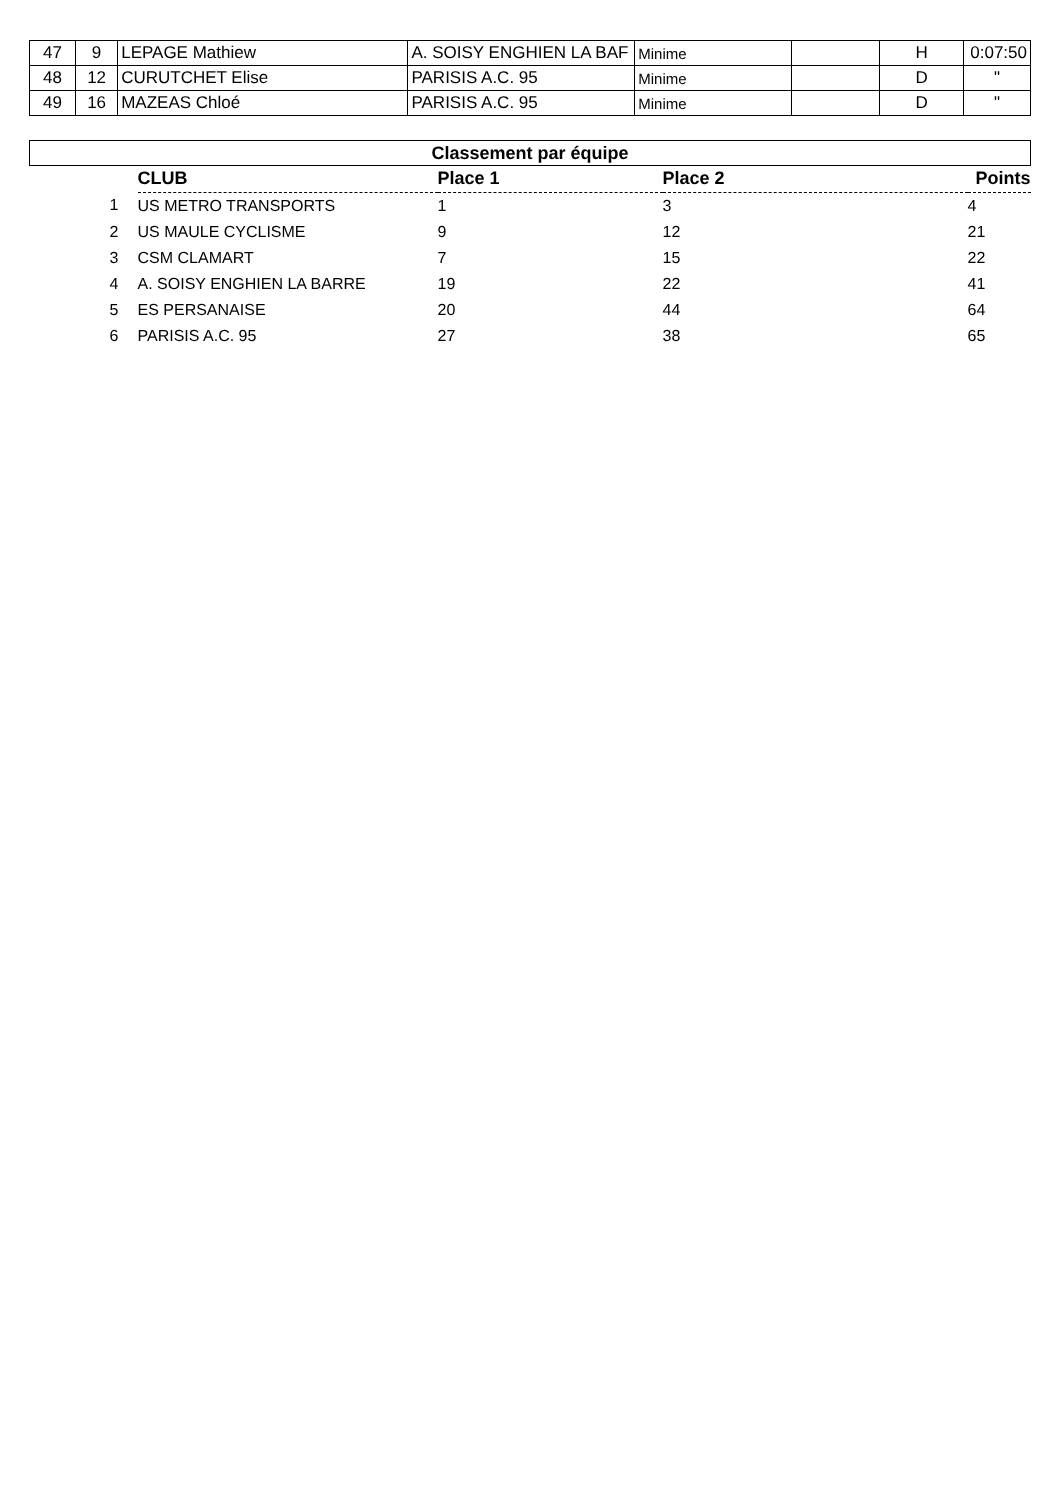| 47 | 9 | LEPAGE Mathiew | A. SOISY ENGHIEN LA BAF | Minime | | H | 0:07:50 |
| 48 | 12 | CURUTCHET Elise | PARISIS A.C. 95 | Minime | | D | " |
| 49 | 16 | MAZEAS Chloé | PARISIS A.C. 95 | Minime | | D | " |
| Classement par équipe | | | | | |
| | | CLUB | Place 1 | Place 2 | Points |
| | 1 | US METRO TRANSPORTS | 1 | 3 | 4 |
| | 2 | US MAULE CYCLISME | 9 | 12 | 21 |
| | 3 | CSM CLAMART | 7 | 15 | 22 |
| | 4 | A. SOISY ENGHIEN LA BARRE | 19 | 22 | 41 |
| | 5 | ES PERSANAISE | 20 | 44 | 64 |
| | 6 | PARISIS A.C. 95 | 27 | 38 | 65 |